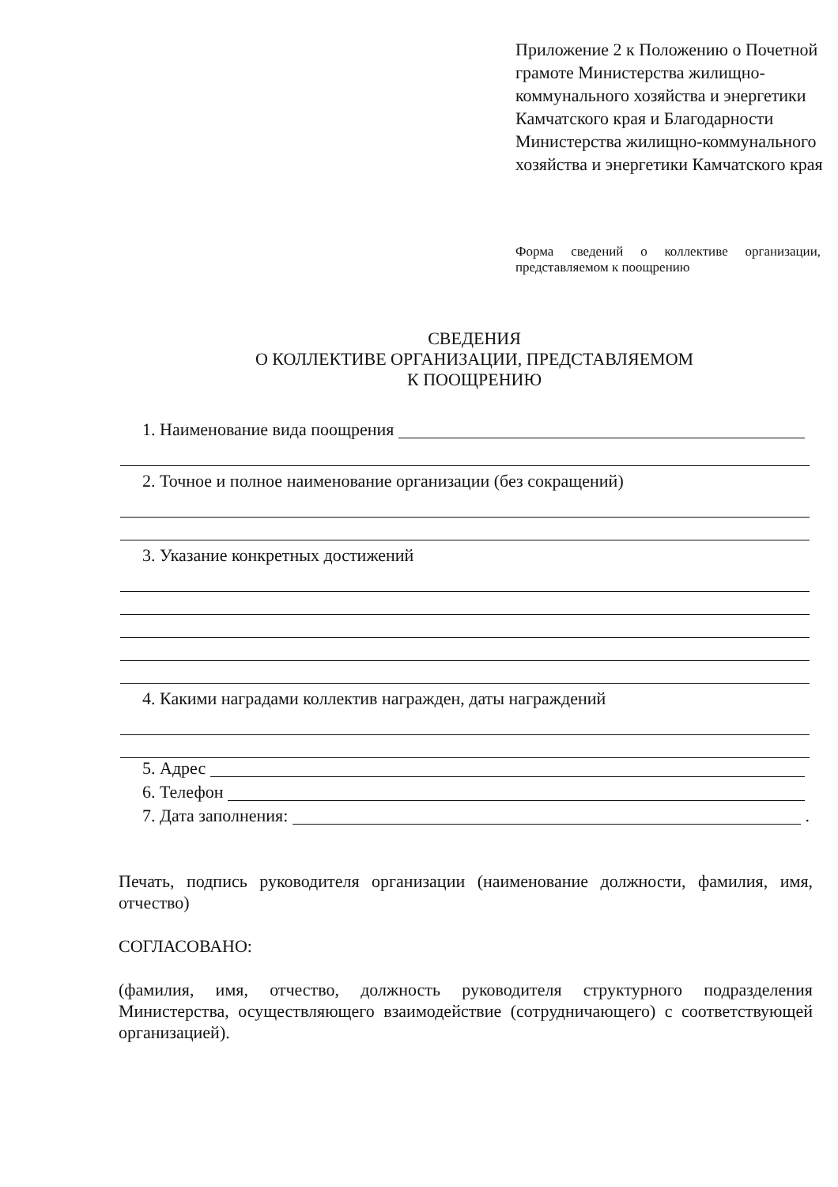Приложение 2 к Положению о Почетной грамоте Министерства жилищно-коммунального хозяйства и энергетики Камчатского края и Благодарности Министерства жилищно-коммунального хозяйства и энергетики Камчатского края
Форма сведений о коллективе организации, представляемом к поощрению
СВЕДЕНИЯ
О КОЛЛЕКТИВЕ ОРГАНИЗАЦИИ, ПРЕДСТАВЛЯЕМОМ
К ПООЩРЕНИЮ
1. Наименование вида поощрения
2. Точное и полное наименование организации (без сокращений)
3. Указание конкретных достижений
4. Какими наградами коллектив награжден, даты награждений
5. Адрес
6. Телефон
7. Дата заполнения: .
Печать, подпись руководителя организации (наименование должности, фамилия, имя, отчество)
СОГЛАСОВАНО:
(фамилия, имя, отчество, должность руководителя структурного подразделения Министерства, осуществляющего взаимодействие (сотрудничающего) с соответствующей организацией).